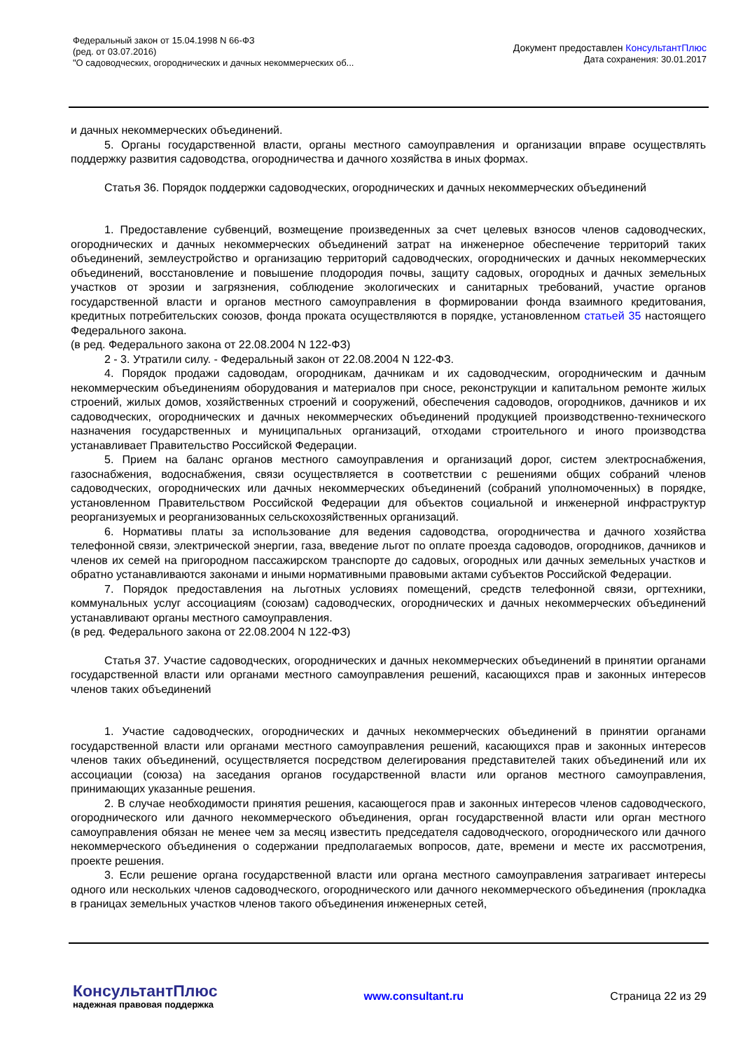Федеральный закон от 15.04.1998 N 66-ФЗ
(ред. от 03.07.2016)
"О садоводческих, огороднических и дачных некоммерческих об...
Документ предоставлен КонсультантПлюс
Дата сохранения: 30.01.2017
и дачных некоммерческих объединений.
5. Органы государственной власти, органы местного самоуправления и организации вправе осуществлять поддержку развития садоводства, огородничества и дачного хозяйства в иных формах.
Статья 36. Порядок поддержки садоводческих, огороднических и дачных некоммерческих объединений
1. Предоставление субвенций, возмещение произведенных за счет целевых взносов членов садоводческих, огороднических и дачных некоммерческих объединений затрат на инженерное обеспечение территорий таких объединений, землеустройство и организацию территорий садоводческих, огороднических и дачных некоммерческих объединений, восстановление и повышение плодородия почвы, защиту садовых, огородных и дачных земельных участков от эрозии и загрязнения, соблюдение экологических и санитарных требований, участие органов государственной власти и органов местного самоуправления в формировании фонда взаимного кредитования, кредитных потребительских союзов, фонда проката осуществляются в порядке, установленном статьей 35 настоящего Федерального закона.
(в ред. Федерального закона от 22.08.2004 N 122-ФЗ)
2 - 3. Утратили силу. - Федеральный закон от 22.08.2004 N 122-ФЗ.
4. Порядок продажи садоводам, огородникам, дачникам и их садоводческим, огородническим и дачным некоммерческим объединениям оборудования и материалов при сносе, реконструкции и капитальном ремонте жилых строений, жилых домов, хозяйственных строений и сооружений, обеспечения садоводов, огородников, дачников и их садоводческих, огороднических и дачных некоммерческих объединений продукцией производственно-технического назначения государственных и муниципальных организаций, отходами строительного и иного производства устанавливает Правительство Российской Федерации.
5. Прием на баланс органов местного самоуправления и организаций дорог, систем электроснабжения, газоснабжения, водоснабжения, связи осуществляется в соответствии с решениями общих собраний членов садоводческих, огороднических или дачных некоммерческих объединений (собраний уполномоченных) в порядке, установленном Правительством Российской Федерации для объектов социальной и инженерной инфраструктур реорганизуемых и реорганизованных сельскохозяйственных организаций.
6. Нормативы платы за использование для ведения садоводства, огородничества и дачного хозяйства телефонной связи, электрической энергии, газа, введение льгот по оплате проезда садоводов, огородников, дачников и членов их семей на пригородном пассажирском транспорте до садовых, огородных или дачных земельных участков и обратно устанавливаются законами и иными нормативными правовыми актами субъектов Российской Федерации.
7. Порядок предоставления на льготных условиях помещений, средств телефонной связи, оргтехники, коммунальных услуг ассоциациям (союзам) садоводческих, огороднических и дачных некоммерческих объединений устанавливают органы местного самоуправления.
(в ред. Федерального закона от 22.08.2004 N 122-ФЗ)
Статья 37. Участие садоводческих, огороднических и дачных некоммерческих объединений в принятии органами государственной власти или органами местного самоуправления решений, касающихся прав и законных интересов членов таких объединений
1. Участие садоводческих, огороднических и дачных некоммерческих объединений в принятии органами государственной власти или органами местного самоуправления решений, касающихся прав и законных интересов членов таких объединений, осуществляется посредством делегирования представителей таких объединений или их ассоциации (союза) на заседания органов государственной власти или органов местного самоуправления, принимающих указанные решения.
2. В случае необходимости принятия решения, касающегося прав и законных интересов членов садоводческого, огороднического или дачного некоммерческого объединения, орган государственной власти или орган местного самоуправления обязан не менее чем за месяц известить председателя садоводческого, огороднического или дачного некоммерческого объединения о содержании предполагаемых вопросов, дате, времени и месте их рассмотрения, проекте решения.
3. Если решение органа государственной власти или органа местного самоуправления затрагивает интересы одного или нескольких членов садоводческого, огороднического или дачного некоммерческого объединения (прокладка в границах земельных участков членов такого объединения инженерных сетей,
КонсультантПлюс
надежная правовая поддержка
www.consultant.ru Страница 22 из 29